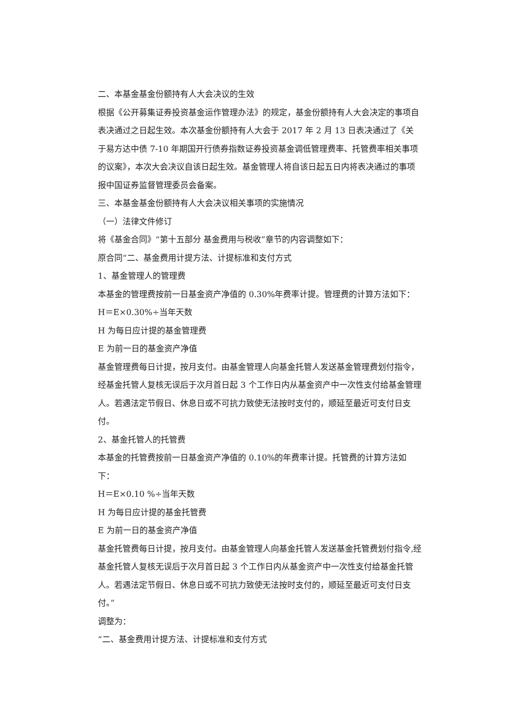二、本基金基金份额持有人大会决议的生效
根据《公开募集证券投资基金运作管理办法》的规定，基金份额持有人大会决定的事项自表决通过之日起生效。本次基金份额持有人大会于 2017 年 2 月 13 日表决通过了《关于易方达中债 7-10 年期国开行债券指数证券投资基金调低管理费率、托管费率相关事项的议案》，本次大会决议自该日起生效。基金管理人将自该日起五日内将表决通过的事项报中国证券监督管理委员会备案。
三、本基金基金份额持有人大会决议相关事项的实施情况
（一）法律文件修订
将《基金合同》“第十五部分 基金费用与税收”章节的内容调整如下：
原合同“二、基金费用计提方法、计提标准和支付方式
1、基金管理人的管理费
本基金的管理费按前一日基金资产净值的 0.30%年费率计提。管理费的计算方法如下：
H＝E×0.30%÷当年天数
H 为每日应计提的基金管理费
E 为前一日的基金资产净值
基金管理费每日计提，按月支付。由基金管理人向基金托管人发送基金管理费划付指令，经基金托管人复核无误后于次月首日起 3 个工作日内从基金资产中一次性支付给基金管理人。若遇法定节假日、休息日或不可抗力致使无法按时支付的，顺延至最近可支付日支付。
2、基金托管人的托管费
本基金的托管费按前一日基金资产净值的 0.10%的年费率计提。托管费的计算方法如下：
H＝E×0.10 %÷当年天数
H 为每日应计提的基金托管费
E 为前一日的基金资产净值
基金托管费每日计提，按月支付。由基金管理人向基金托管人发送基金托管费划付指令,经基金托管人复核无误后于次月首日起 3 个工作日内从基金资产中一次性支付给基金托管人。若遇法定节假日、休息日或不可抗力致使无法按时支付的，顺延至最近可支付日支付。”
调整为：
“二、基金费用计提方法、计提标准和支付方式